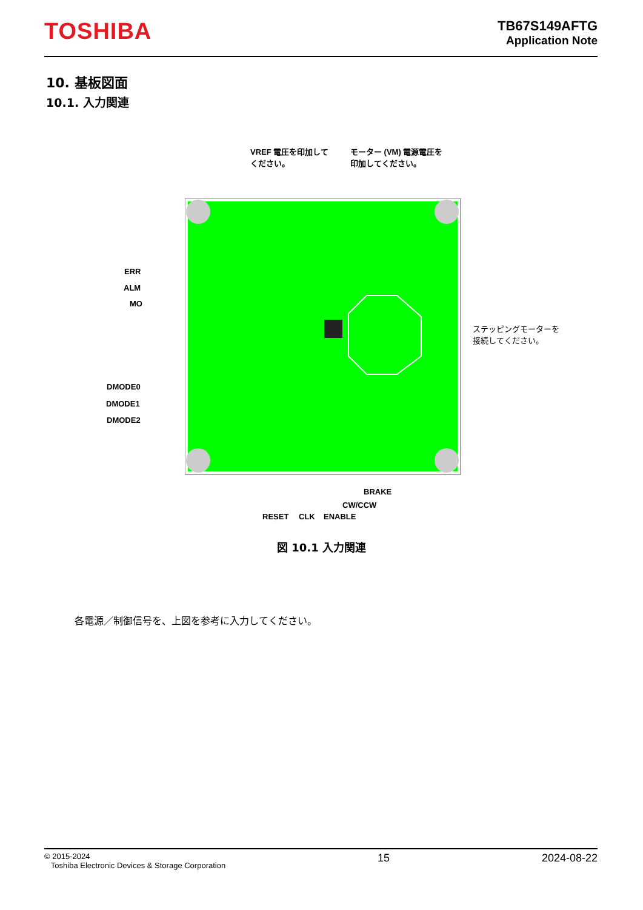TOSHIBA
TB67S149AFTG
Application Note
10. 基板図面
10.1. 入力関連
VREF 電圧を印加して
ください。
モーター (VM) 電源電圧を
印加してください。
ERR
ALM
MO
DMODE0
DMODE1
DMODE2
ステッピングモーターを
接続してください。
BRAKE
CW/CCW
RESET CLK ENABLE
図 10.1 入力関連
各電源／制御信号を、上図を参考に入力してください。
© 2015-2024
Toshiba Electronic Devices & Storage Corporation
15 2024-08-22